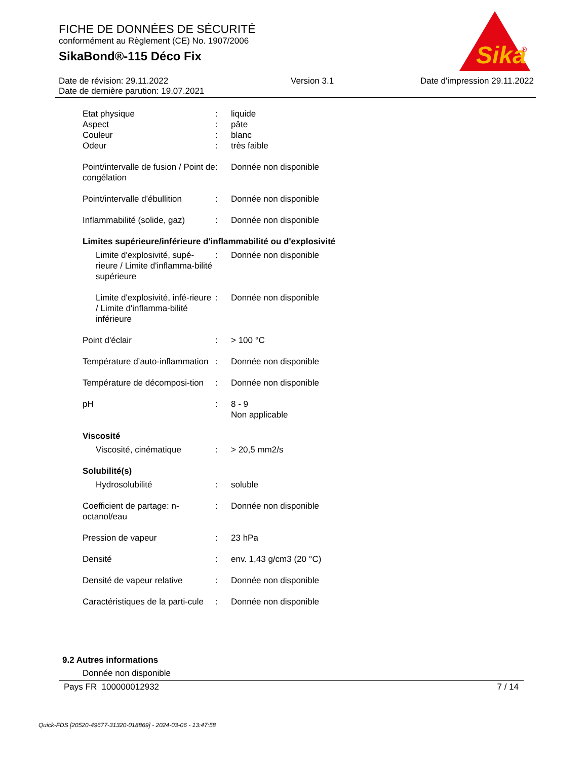FICHE DE DONNÉES DE SÉCURITÉ
conformément au Règlement (CE) No. 1907/2006
SikaBond®-115 Déco Fix
Sika
®
Date de révision: 29.11.2022
Date de dernière parution: 19.07.2021
Version 3.1 Date d'impression 29.11.2022
Etat physique : liquide
Aspect : pâte
Couleur : blanc
Odeur : très faible
Point/intervalle de fusion / Point de congélation
: Donnée non disponible
Point/intervalle d'ébullition
: Donnée non disponible
Inflammabilité (solide, gaz)
: Donnée non disponible
Limites supérieure/inférieure d'inflammabilité ou d'explosivité
Limite d'explosivité, supé-rieure / Limite d'inflamma-bilité supérieure
: Donnée non disponible
Limite d'explosivité, infé-rieure / Limite d'inflamma-bilité inférieure
: Donnée non disponible
Point d'éclair : > 100 °C
Température d’auto-inflammation
: Donnée non disponible
Température de décomposi-tion
: Donnée non disponible
pH : 8 - 9
Non applicable
Viscosité
Viscosité, cinématique : > 20,5 mm2/s
Solubilité(s)
Hydrosolubilité : soluble
Coefficient de partage: n-octanol/eau
: Donnée non disponible
Pression de vapeur : 23 hPa
Densité : env. 1,43 g/cm3 (20 °C)
Densité de vapeur relative
: Donnée non disponible
Caractéristiques de la parti-cule
: Donnée non disponible
9.2 Autres informations
Donnée non disponible
Pays FR 100000012932 7 / 14
Quick-FDS [20520-49677-31320-018869] - 2024-03-06 - 13:47:58